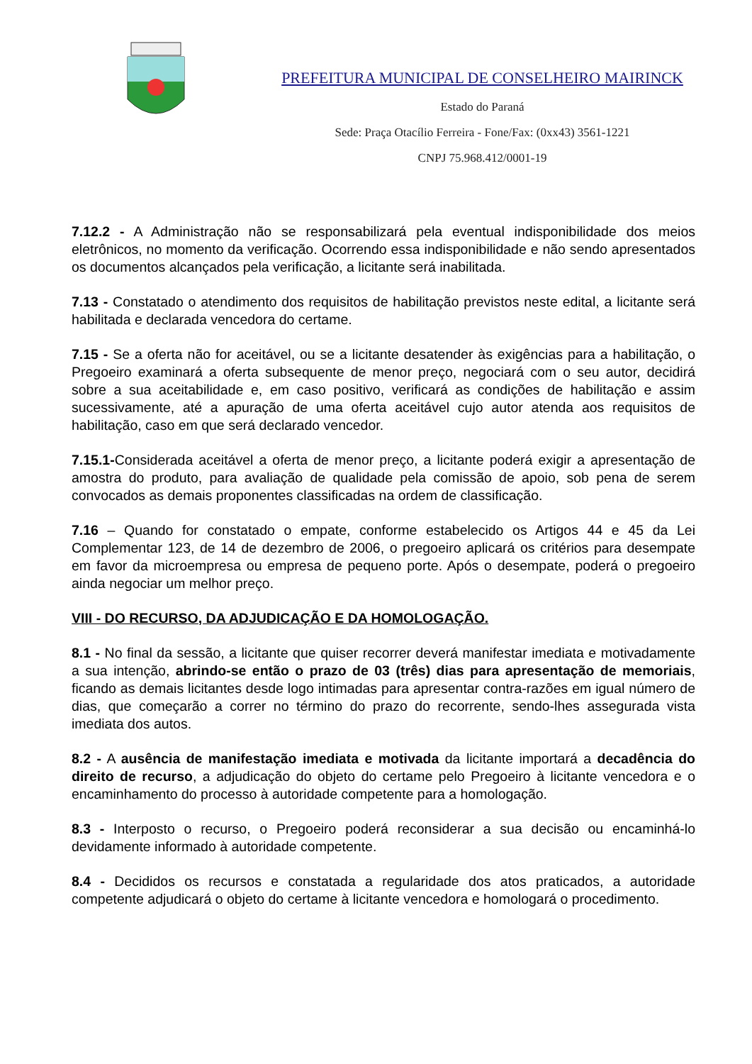PREFEITURA MUNICIPAL DE CONSELHEIRO MAIRINCK
Estado do Paraná
Sede: Praça Otacílio Ferreira - Fone/Fax: (0xx43) 3561-1221
CNPJ 75.968.412/0001-19
7.12.2 - A Administração não se responsabilizará pela eventual indisponibilidade dos meios eletrônicos, no momento da verificação. Ocorrendo essa indisponibilidade e não sendo apresentados os documentos alcançados pela verificação, a licitante será inabilitada.
7.13 - Constatado o atendimento dos requisitos de habilitação previstos neste edital, a licitante será habilitada e declarada vencedora do certame.
7.15 - Se a oferta não for aceitável, ou se a licitante desatender às exigências para a habilitação, o Pregoeiro examinará a oferta subsequente de menor preço, negociará com o seu autor, decidirá sobre a sua aceitabilidade e, em caso positivo, verificará as condições de habilitação e assim sucessivamente, até a apuração de uma oferta aceitável cujo autor atenda aos requisitos de habilitação, caso em que será declarado vencedor.
7.15.1-Considerada aceitável a oferta de menor preço, a licitante poderá exigir a apresentação de amostra do produto, para avaliação de qualidade pela comissão de apoio, sob pena de serem convocados as demais proponentes classificadas na ordem de classificação.
7.16 – Quando for constatado o empate, conforme estabelecido os Artigos 44 e 45 da Lei Complementar 123, de 14 de dezembro de 2006, o pregoeiro aplicará os critérios para desempate em favor da microempresa ou empresa de pequeno porte. Após o desempate, poderá o pregoeiro ainda negociar um melhor preço.
VIII - DO RECURSO, DA ADJUDICAÇÃO E DA HOMOLOGAÇÃO.
8.1 - No final da sessão, a licitante que quiser recorrer deverá manifestar imediata e motivadamente a sua intenção, abrindo-se então o prazo de 03 (três) dias para apresentação de memoriais, ficando as demais licitantes desde logo intimadas para apresentar contra-razões em igual número de dias, que começarão a correr no término do prazo do recorrente, sendo-lhes assegurada vista imediata dos autos.
8.2 - A ausência de manifestação imediata e motivada da licitante importará a decadência do direito de recurso, a adjudicação do objeto do certame pelo Pregoeiro à licitante vencedora e o encaminhamento do processo à autoridade competente para a homologação.
8.3 - Interposto o recurso, o Pregoeiro poderá reconsiderar a sua decisão ou encaminhá-lo devidamente informado à autoridade competente.
8.4 - Decididos os recursos e constatada a regularidade dos atos praticados, a autoridade competente adjudicará o objeto do certame à licitante vencedora e homologará o procedimento.